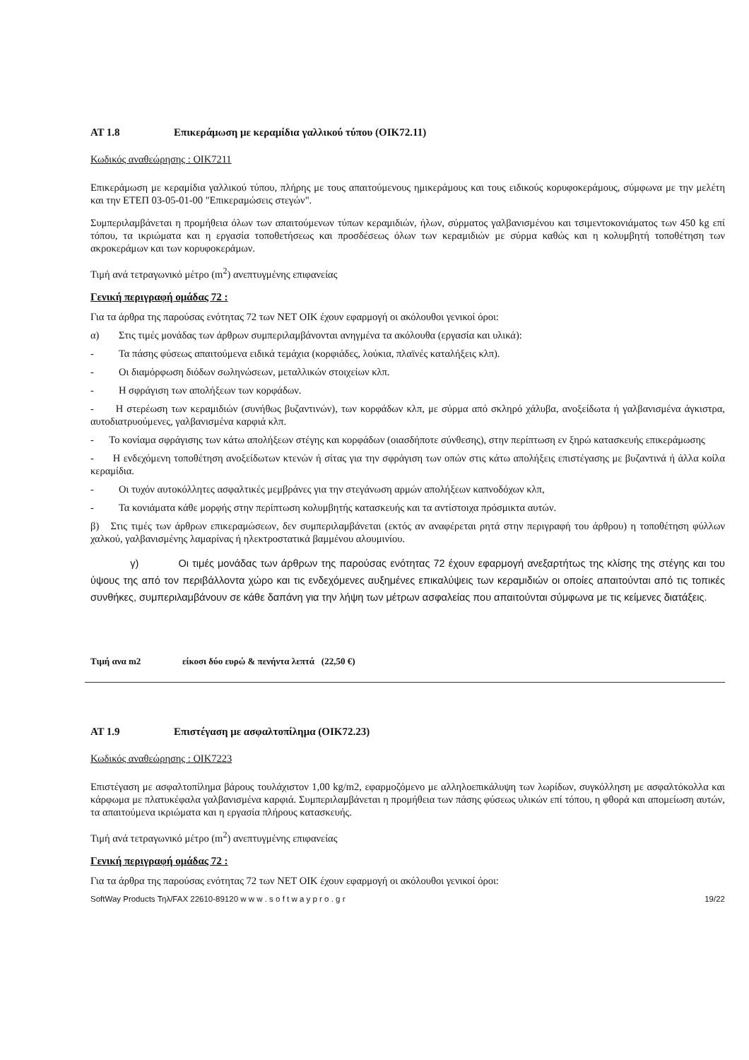ΑΤ 1.8 Επικεράμωση με κεραμίδια γαλλικού τύπου (ΟΙΚ72.11)
Κωδικός αναθεώρησης : ΟΙΚ7211
Επικεράμωση με κεραμίδια γαλλικού τύπου, πλήρης με τους απαιτούμενους ημικεράμους και τους ειδικούς κορυφοκεράμους, σύμφωνα με την μελέτη και την ΕΤΕΠ 03-05-01-00 "Επικεραμώσεις στεγών".
Συμπεριλαμβάνεται η προμήθεια όλων των απαιτούμενων τύπων κεραμιδιών, ήλων, σύρματος γαλβανισμένου και τσιμεντοκονιάματος των 450 kg επί τόπου, τα ικριώματα και η εργασία τοποθετήσεως και προσδέσεως όλων των κεραμιδιών με σύρμα καθώς και η κολυμβητή τοποθέτηση των ακροκεράμων και των κορυφοκεράμων.
Τιμή ανά τετραγωνικό μέτρο (m<sup>2</sup>) ανεπτυγμένης επιφανείας
Γενική περιγραφή ομάδας 72 :
Για τα άρθρα της παρούσας ενότητας 72 των ΝΕΤ ΟΙΚ έχουν εφαρμογή οι ακόλουθοι γενικοί όροι:
α) Στις τιμές μονάδας των άρθρων συμπεριλαμβάνονται ανηγμένα τα ακόλουθα (εργασία και υλικά):
- Τα πάσης φύσεως απαιτούμενα ειδικά τεμάχια (κορφιάδες, λούκια, πλαϊνές καταλήξεις κλπ).
- Οι διαμόρφωση διόδων σωληνώσεων, μεταλλικών στοιχείων κλπ.
- Η σφράγιση των απολήξεων των κορφάδων.
- Η στερέωση των κεραμιδιών (συνήθως βυζαντινών), των κορφάδων κλπ, με σύρμα από σκληρό χάλυβα, ανοξείδωτα ή γαλβανισμένα άγκιστρα, αυτοδιατρυούμενες, γαλβανισμένα καρφιά κλπ.
- Το κονίαμα σφράγισης των κάτω απολήξεων στέγης και κορφάδων (οιασδήποτε σύνθεσης), στην περίπτωση εν ξηρώ κατασκευής επικεράμωσης
- Η ενδεχόμενη τοποθέτηση ανοξείδωτων κτενών ή σίτας για την σφράγιση των οπών στις κάτω απολήξεις επιστέγασης με βυζαντινά ή άλλα κοίλα κεραμίδια.
- Οι τυχόν αυτοκόλλητες ασφαλτικές μεμβράνες για την στεγάνωση αρμών απολήξεων καπνοδόχων κλπ,
- Τα κονιάματα κάθε μορφής στην περίπτωση κολυμβητής κατασκευής και τα αντίστοιχα πρόσμικτα αυτών.
β) Στις τιμές των άρθρων επικεραμώσεων, δεν συμπεριλαμβάνεται (εκτός αν αναφέρεται ρητά στην περιγραφή του άρθρου) η τοποθέτηση φύλλων χαλκού, γαλβανισμένης λαμαρίνας ή ηλεκτροστατικά βαμμένου αλουμινίου.
γ) Οι τιμές μονάδας των άρθρων της παρούσας ενότητας 72 έχουν εφαρμογή ανεξαρτήτως της κλίσης της στέγης και του ύψους της από τον περιβάλλοντα χώρο και τις ενδεχόμενες αυξημένες επικαλύψεις των κεραμιδιών οι οποίες απαιτούνται από τις τοπικές συνθήκες, συμπεριλαμβάνουν σε κάθε δαπάνη για την λήψη των μέτρων ασφαλείας που απαιτούνται σύμφωνα με τις κείμενες διατάξεις.
Τιμή ανα m2 είκοσι δύο ευρώ & πενήντα λεπτά (22,50 €)
ΑΤ 1.9 Επιστέγαση με ασφαλτοπίλημα (ΟΙΚ72.23)
Κωδικός αναθεώρησης : ΟΙΚ7223
Επιστέγαση με ασφαλτοπίλημα βάρους τουλάχιστον 1,00 kg/m2, εφαρμοζόμενο με αλληλοεπικάλυψη των λωρίδων, συγκόλληση με ασφαλτόκολλα και κάρφωμα με πλατυκέφαλα γαλβανισμένα καρφιά. Συμπεριλαμβάνεται η προμήθεια των πάσης φύσεως υλικών επί τόπου, η φθορά και απομείωση αυτών, τα απαιτούμενα ικριώματα και η εργασία πλήρους κατασκευής.
Τιμή ανά τετραγωνικό μέτρο (m<sup>2</sup>) ανεπτυγμένης επιφανείας
Γενική περιγραφή ομάδας 72 :
Για τα άρθρα της παρούσας ενότητας 72 των ΝΕΤ ΟΙΚ έχουν εφαρμογή οι ακόλουθοι γενικοί όροι:
SoftWay Products Τηλ/FAX 22610-89120 w w w . s o f t w a y p r o . g r 19/22